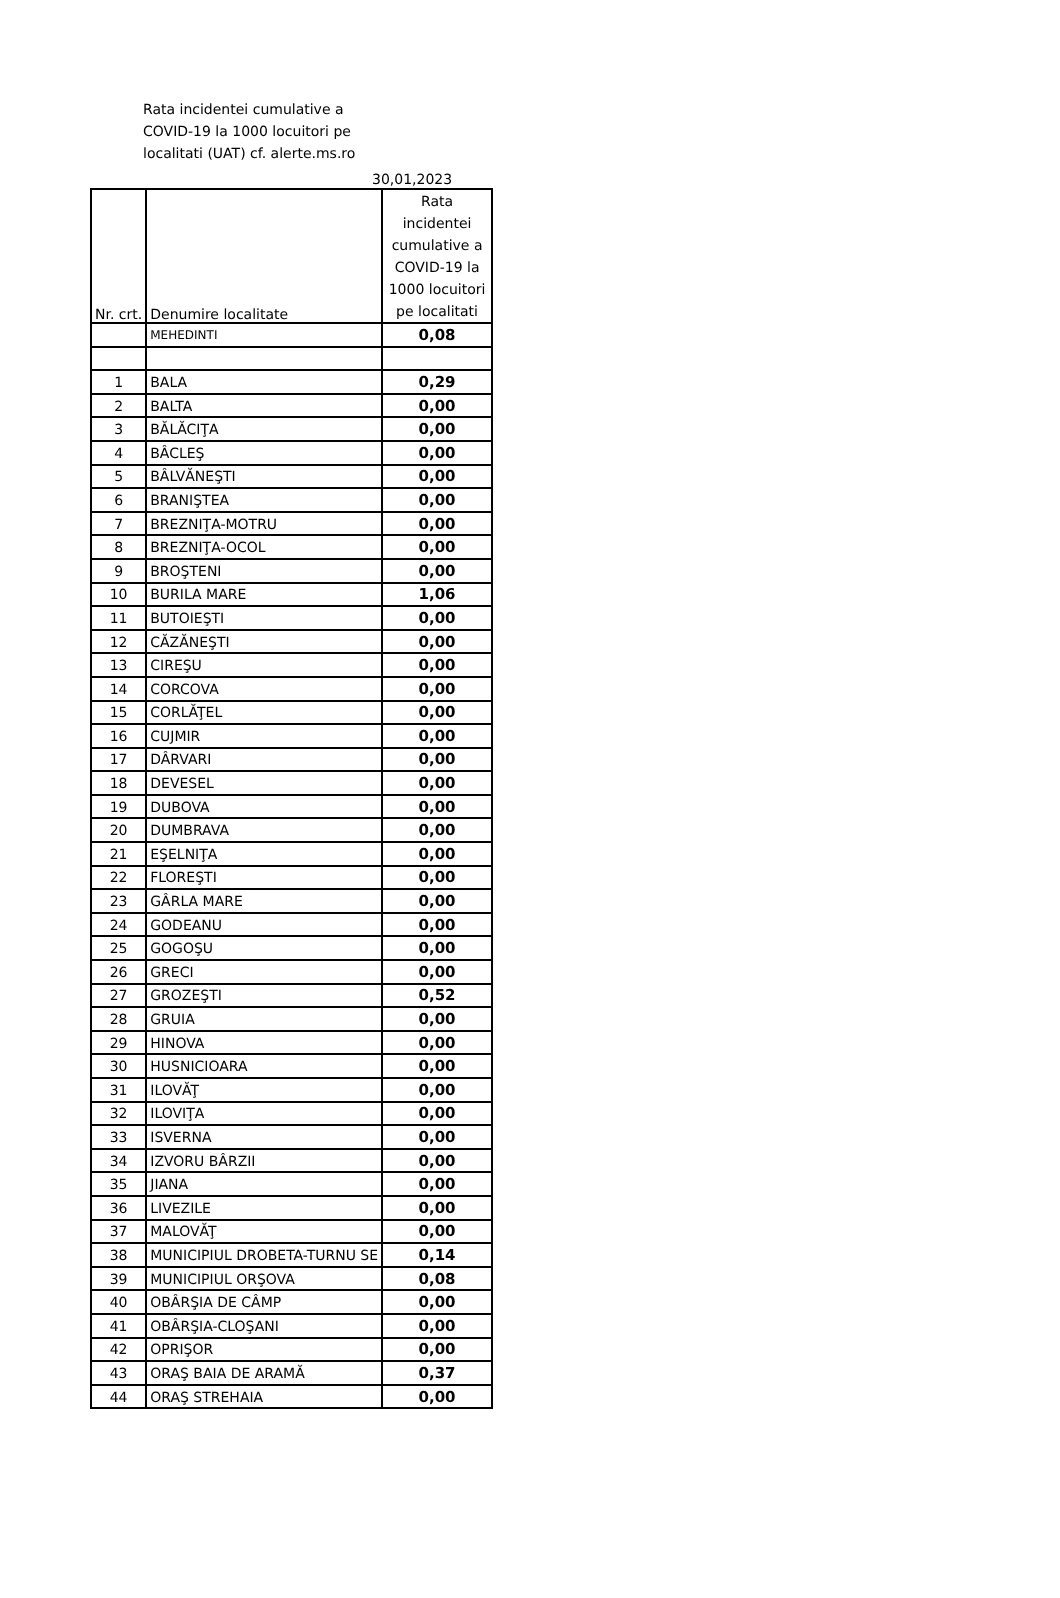Rata incidentei cumulative a
COVID-19 la 1000 locuitori pe
localitati (UAT) cf. alerte.ms.ro
30,01,2023
| Nr. crt. | Denumire localitate | Rata incidentei cumulative a COVID-19 la 1000 locuitori pe localitati |
| --- | --- | --- |
| | MEHEDINTI | 0,08 |
| 1 | BALA | 0,29 |
| 2 | BALTA | 0,00 |
| 3 | BĂLĂCIŢA | 0,00 |
| 4 | BÂCLEŞ | 0,00 |
| 5 | BÂLVĂNEŞTI | 0,00 |
| 6 | BRANIŞTEA | 0,00 |
| 7 | BREZNIŢA-MOTRU | 0,00 |
| 8 | BREZNIŢA-OCOL | 0,00 |
| 9 | BROŞTENI | 0,00 |
| 10 | BURILA MARE | 1,06 |
| 11 | BUTOIEŞTI | 0,00 |
| 12 | CĂZĂNEŞTI | 0,00 |
| 13 | CIREŞU | 0,00 |
| 14 | CORCOVA | 0,00 |
| 15 | CORLĂŢEL | 0,00 |
| 16 | CUJMIR | 0,00 |
| 17 | DÂRVARI | 0,00 |
| 18 | DEVESEL | 0,00 |
| 19 | DUBOVA | 0,00 |
| 20 | DUMBRAVA | 0,00 |
| 21 | EŞELNIŢA | 0,00 |
| 22 | FLOREŞTI | 0,00 |
| 23 | GÂRLA MARE | 0,00 |
| 24 | GODEANU | 0,00 |
| 25 | GOGOŞU | 0,00 |
| 26 | GRECI | 0,00 |
| 27 | GROZEŞTI | 0,52 |
| 28 | GRUIA | 0,00 |
| 29 | HINOVA | 0,00 |
| 30 | HUSNICIOARA | 0,00 |
| 31 | ILOVĂŢ | 0,00 |
| 32 | ILOVIŢA | 0,00 |
| 33 | ISVERNA | 0,00 |
| 34 | IZVORU BÂRZII | 0,00 |
| 35 | JIANA | 0,00 |
| 36 | LIVEZILE | 0,00 |
| 37 | MALOVĂŢ | 0,00 |
| 38 | MUNICIPIUL DROBETA-TURNU SE | 0,14 |
| 39 | MUNICIPIUL ORŞOVA | 0,08 |
| 40 | OBÂRŞIA DE CÂMP | 0,00 |
| 41 | OBÂRŞIA-CLOŞANI | 0,00 |
| 42 | OPRIŞOR | 0,00 |
| 43 | ORAŞ BAIA DE ARAMĂ | 0,37 |
| 44 | ORAŞ STREHAIA | 0,00 |